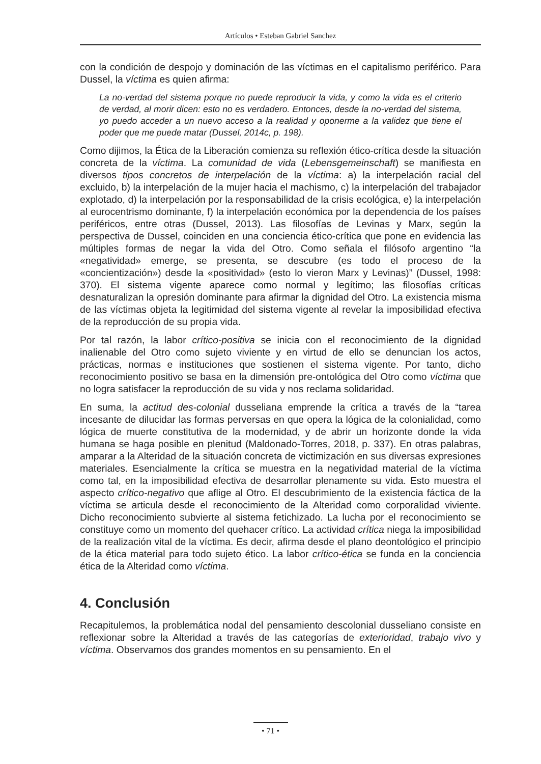Artículos • Esteban Gabriel Sanchez
con la condición de despojo y dominación de las víctimas en el capitalismo periférico. Para Dussel, la víctima es quien afirma:
La no-verdad del sistema porque no puede reproducir la vida, y como la vida es el criterio de verdad, al morir dicen: esto no es verdadero. Entonces, desde la no-verdad del sistema, yo puedo acceder a un nuevo acceso a la realidad y oponerme a la validez que tiene el poder que me puede matar (Dussel, 2014c, p. 198).
Como dijimos, la Ética de la Liberación comienza su reflexión ético-crítica desde la situación concreta de la víctima. La comunidad de vida (Lebensgemeinschaft) se manifiesta en diversos tipos concretos de interpelación de la víctima: a) la interpelación racial del excluido, b) la interpelación de la mujer hacia el machismo, c) la interpelación del trabajador explotado, d) la interpelación por la responsabilidad de la crisis ecológica, e) la interpelación al eurocentrismo dominante, f) la interpelación económica por la dependencia de los países periféricos, entre otras (Dussel, 2013). Las filosofías de Levinas y Marx, según la perspectiva de Dussel, coinciden en una conciencia ético-crítica que pone en evidencia las múltiples formas de negar la vida del Otro. Como señala el filósofo argentino “la «negatividad» emerge, se presenta, se descubre (es todo el proceso de la «concientización») desde la «positividad» (esto lo vieron Marx y Levinas)” (Dussel, 1998: 370). El sistema vigente aparece como normal y legítimo; las filosofías críticas desnaturalizan la opresión dominante para afirmar la dignidad del Otro. La existencia misma de las víctimas objeta la legitimidad del sistema vigente al revelar la imposibilidad efectiva de la reproducción de su propia vida.
Por tal razón, la labor crítico-positiva se inicia con el reconocimiento de la dignidad inalienable del Otro como sujeto viviente y en virtud de ello se denuncian los actos, prácticas, normas e instituciones que sostienen el sistema vigente. Por tanto, dicho reconocimiento positivo se basa en la dimensión pre-ontológica del Otro como víctima que no logra satisfacer la reproducción de su vida y nos reclama solidaridad.
En suma, la actitud des-colonial dusseliana emprende la crítica a través de la “tarea incesante de dilucidar las formas perversas en que opera la lógica de la colonialidad, como lógica de muerte constitutiva de la modernidad, y de abrir un horizonte donde la vida humana se haga posible en plenitud (Maldonado-Torres, 2018, p. 337). En otras palabras, amparar a la Alteridad de la situación concreta de victimización en sus diversas expresiones materiales. Esencialmente la crítica se muestra en la negatividad material de la víctima como tal, en la imposibilidad efectiva de desarrollar plenamente su vida. Esto muestra el aspecto crítico-negativo que aflige al Otro. El descubrimiento de la existencia fáctica de la víctima se articula desde el reconocimiento de la Alteridad como corporalidad viviente. Dicho reconocimiento subvierte al sistema fetichizado. La lucha por el reconocimiento se constituye como un momento del quehacer crítico. La actividad crítica niega la imposibilidad de la realización vital de la víctima. Es decir, afirma desde el plano deontológico el principio de la ética material para todo sujeto ético. La labor crítico-ética se funda en la conciencia ética de la Alteridad como víctima.
4. Conclusión
Recapitulemos, la problemática nodal del pensamiento descolonial dusseliano consiste en reflexionar sobre la Alteridad a través de las categorías de exterioridad, trabajo vivo y víctima. Observamos dos grandes momentos en su pensamiento. En el
• 71 •